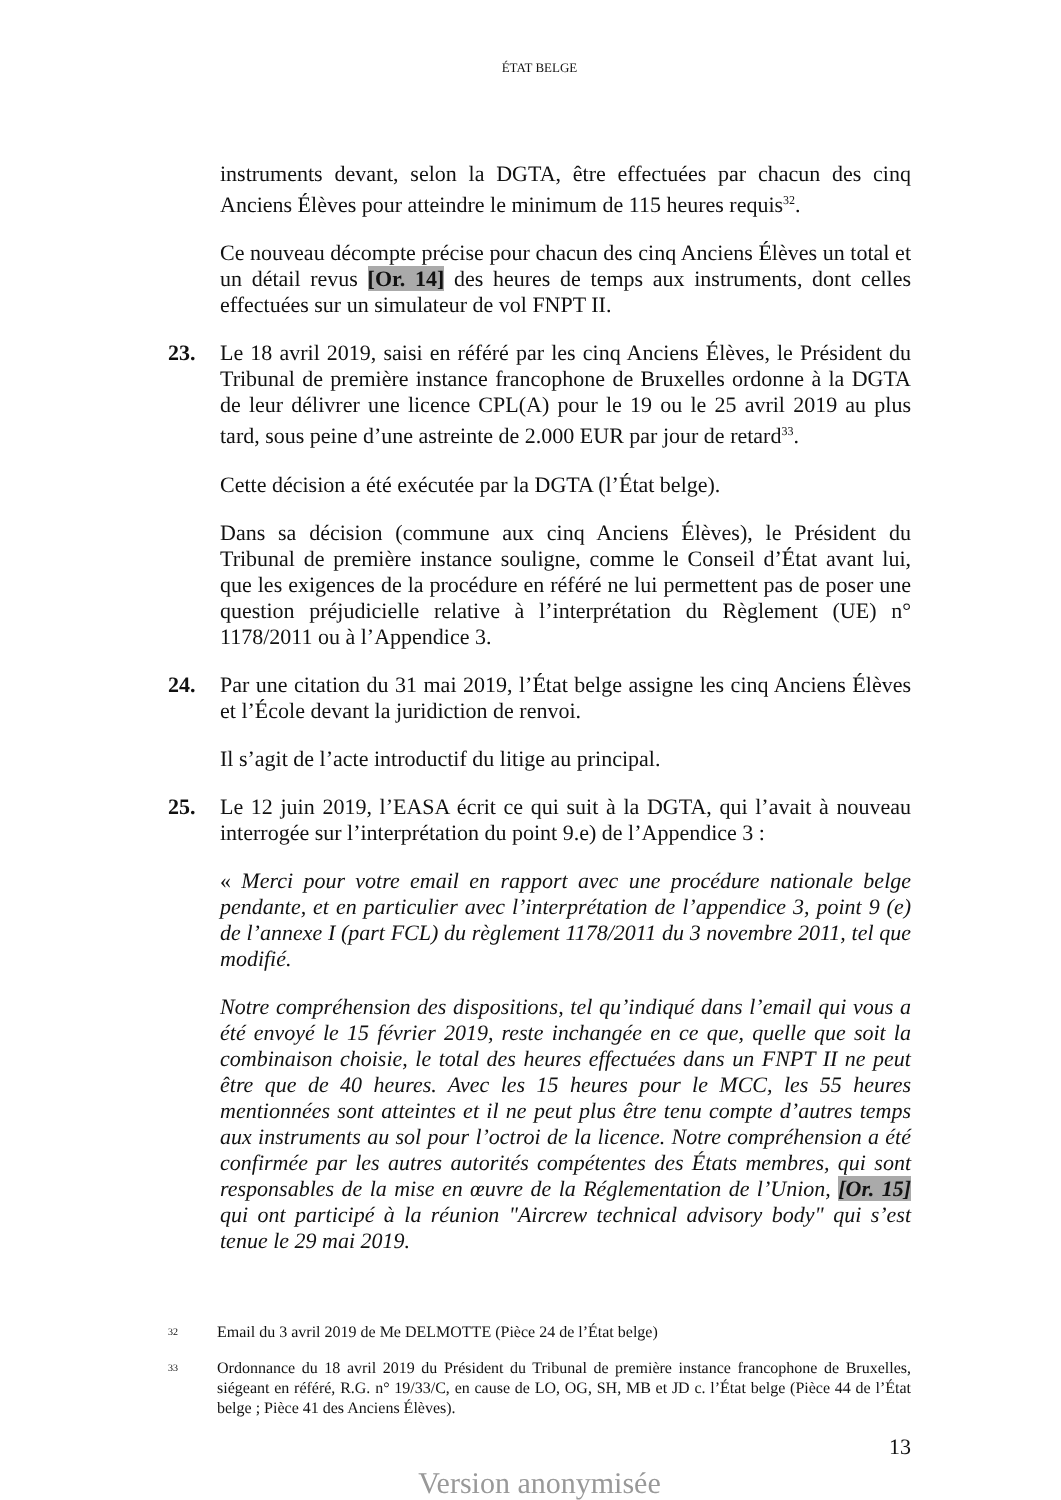ÉTAT BELGE
instruments devant, selon la DGTA, être effectuées par chacun des cinq Anciens Élèves pour atteindre le minimum de 115 heures requis<sup>32</sup>.
Ce nouveau décompte précise pour chacun des cinq Anciens Élèves un total et un détail revus [Or. 14] des heures de temps aux instruments, dont celles effectuées sur un simulateur de vol FNPT II.
23. Le 18 avril 2019, saisi en référé par les cinq Anciens Élèves, le Président du Tribunal de première instance francophone de Bruxelles ordonne à la DGTA de leur délivrer une licence CPL(A) pour le 19 ou le 25 avril 2019 au plus tard, sous peine d’une astreinte de 2.000 EUR par jour de retard<sup>33</sup>.
Cette décision a été exécutée par la DGTA (l’État belge).
Dans sa décision (commune aux cinq Anciens Élèves), le Président du Tribunal de première instance souligne, comme le Conseil d’État avant lui, que les exigences de la procédure en référé ne lui permettent pas de poser une question préjudicielle relative à l’interprétation du Règlement (UE) n° 1178/2011 ou à l’Appendice 3.
24. Par une citation du 31 mai 2019, l’État belge assigne les cinq Anciens Élèves et l’École devant la juridiction de renvoi.
Il s’agit de l’acte introductif du litige au principal.
25. Le 12 juin 2019, l’EASA écrit ce qui suit à la DGTA, qui l’avait à nouveau interrogée sur l’interprétation du point 9.e) de l’Appendice 3 :
« Merci pour votre email en rapport avec une procédure nationale belge pendante, et en particulier avec l’interprétation de l’appendice 3, point 9 (e) de l’annexe I (part FCL) du règlement 1178/2011 du 3 novembre 2011, tel que modifié.
Notre compréhension des dispositions, tel qu’indiqué dans l’email qui vous a été envoyé le 15 février 2019, reste inchangée en ce que, quelle que soit la combinaison choisie, le total des heures effectuées dans un FNPT II ne peut être que de 40 heures. Avec les 15 heures pour le MCC, les 55 heures mentionnées sont atteintes et il ne peut plus être tenu compte d’autres temps aux instruments au sol pour l’octroi de la licence. Notre compréhension a été confirmée par les autres autorités compétentes des États membres, qui sont responsables de la mise en œuvre de la Réglementation de l’Union, [Or. 15] qui ont participé à la réunion "Aircrew technical advisory body" qui s’est tenue le 29 mai 2019.
32
Email du 3 avril 2019 de Me DELMOTTE (Pièce 24 de l’État belge)
33
Ordonnance du 18 avril 2019 du Président du Tribunal de première instance francophone de Bruxelles, siégeant en référé, R.G. n° 19/33/C, en cause de LO, OG, SH, MB et JD c. l’État belge (Pièce 44 de l’État belge ; Pièce 41 des Anciens Élèves).
13
Version anonymisée